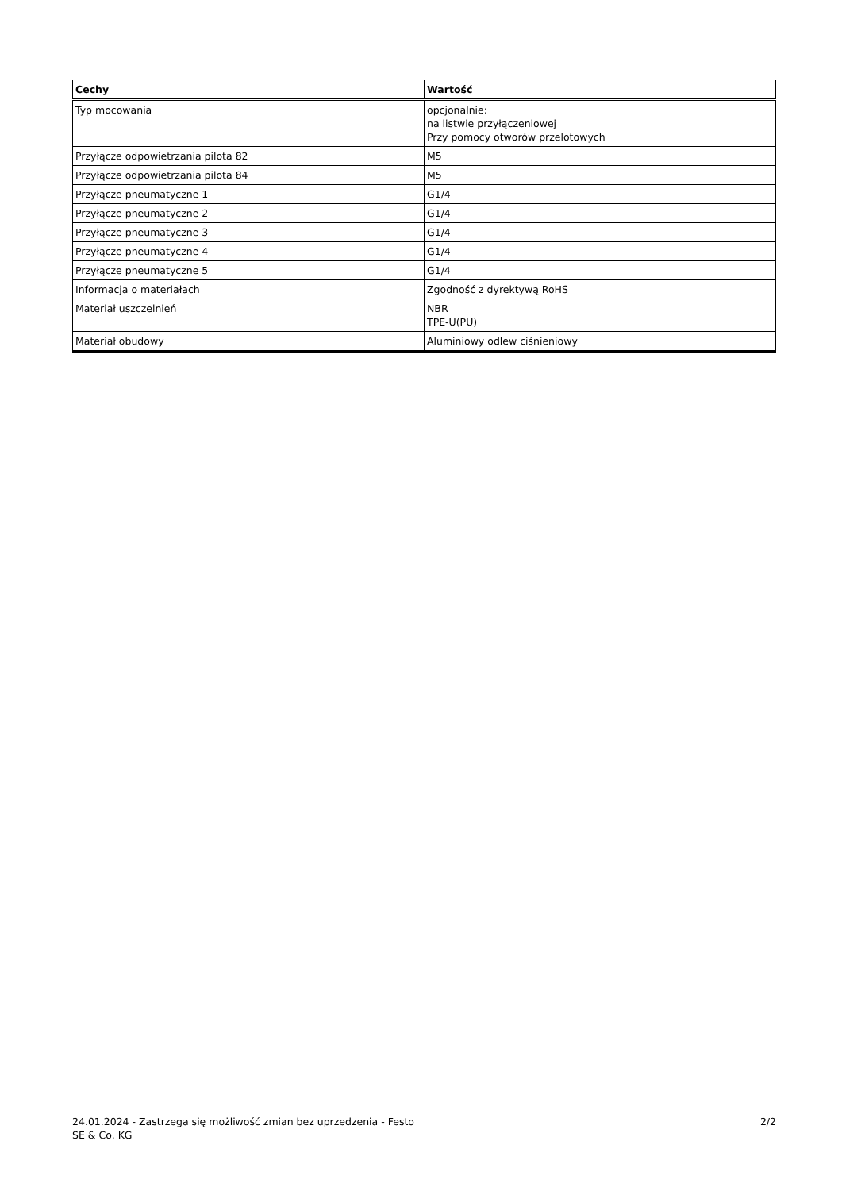| Cechy | Wartość |
| --- | --- |
| Typ mocowania | opcjonalnie: na listwie przyłączeniowej Przy pomocy otworów przelotowych |
| Przyłącze odpowietrzania pilota 82 | M5 |
| Przyłącze odpowietrzania pilota 84 | M5 |
| Przyłącze pneumatyczne 1 | G1/4 |
| Przyłącze pneumatyczne 2 | G1/4 |
| Przyłącze pneumatyczne 3 | G1/4 |
| Przyłącze pneumatyczne 4 | G1/4 |
| Przyłącze pneumatyczne 5 | G1/4 |
| Informacja o materiałach | Zgodność z dyrektywą RoHS |
| Materiał uszczelnień | NBR TPE-U(PU) |
| Materiał obudowy | Aluminiowy odlew ciśnieniowy |
24.01.2024 - Zastrzega się możliwość zmian bez uprzedzenia - Festo SE & Co. KG
2/2